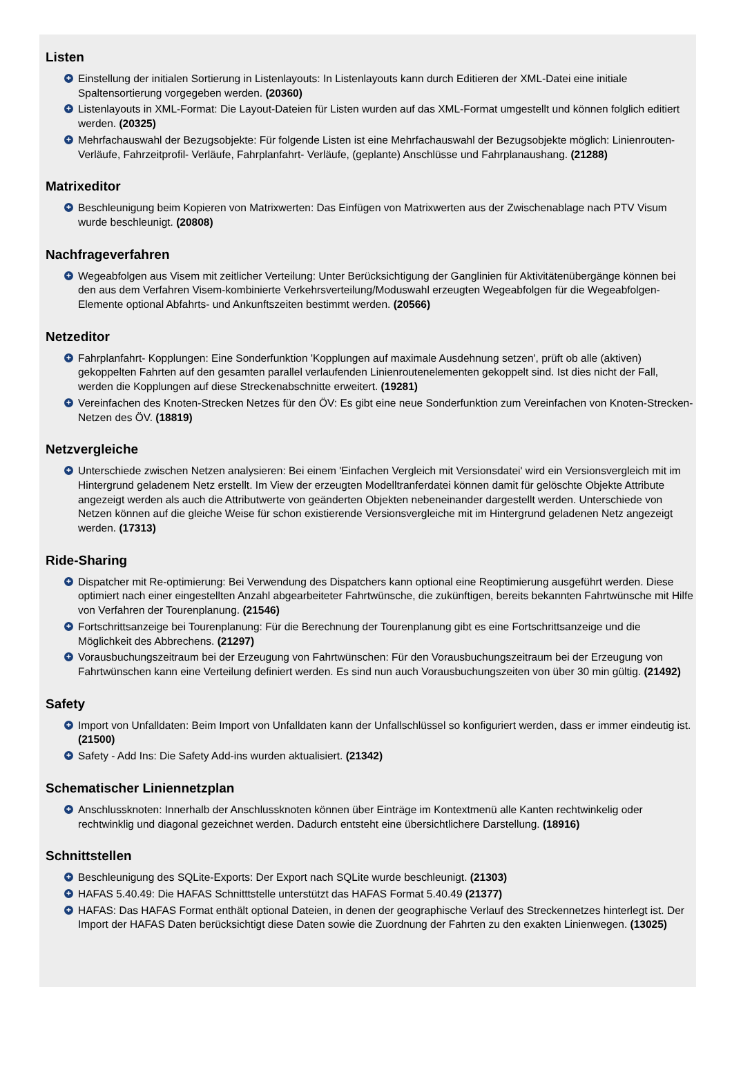Listen
+ Einstellung der initialen Sortierung in Listenlayouts: In Listenlayouts kann durch Editieren der XML-Datei eine initiale Spaltensortierung vorgegeben werden. (20360)
+ Listenlayouts in XML-Format: Die Layout-Dateien für Listen wurden auf das XML-Format umgestellt und können folglich editiert werden. (20325)
+ Mehrfachauswahl der Bezugsobjekte: Für folgende Listen ist eine Mehrfachauswahl der Bezugsobjekte möglich: Linienrouten- Verläufe, Fahrzeitprofil- Verläufe, Fahrplanfahrt- Verläufe, (geplante) Anschlüsse und Fahrplanaushang. (21288)
Matrixeditor
+ Beschleunigung beim Kopieren von Matrixwerten: Das Einfügen von Matrixwerten aus der Zwischenablage nach PTV Visum wurde beschleunigt. (20808)
Nachfrageverfahren
+ Wegeabfolgen aus Visem mit zeitlicher Verteilung: Unter Berücksichtigung der Ganglinien für Aktivitätenübergänge können bei den aus dem Verfahren Visem-kombinierte Verkehrsverteilung/Moduswahl erzeugten Wegeabfolgen für die Wegeabfolgen-Elemente optional Abfahrts- und Ankunftszeiten bestimmt werden. (20566)
Netzeditor
+ Fahrplanfahrt- Kopplungen: Eine Sonderfunktion 'Kopplungen auf maximale Ausdehnung setzen', prüft ob alle (aktiven) gekoppelten Fahrten auf den gesamten parallel verlaufenden Linienroutenelementen gekoppelt sind. Ist dies nicht der Fall, werden die Kopplungen auf diese Streckenabschnitte erweitert. (19281)
+ Vereinfachen des Knoten-Strecken Netzes für den ÖV: Es gibt eine neue Sonderfunktion zum Vereinfachen von Knoten-Strecken-Netzen des ÖV. (18819)
Netzvergleiche
+ Unterschiede zwischen Netzen analysieren: Bei einem 'Einfachen Vergleich mit Versionsdatei' wird ein Versionsvergleich mit im Hintergrund geladenem Netz erstellt. Im View der erzeugten Modelltranferdatei können damit für gelöschte Objekte Attribute angezeigt werden als auch die Attributwerte von geänderten Objekten nebeneinander dargestellt werden. Unterschiede von Netzen können auf die gleiche Weise für schon existierende Versionsvergleiche mit im Hintergrund geladenen Netz angezeigt werden. (17313)
Ride-Sharing
+ Dispatcher mit Re-optimierung: Bei Verwendung des Dispatchers kann optional eine Reoptimierung ausgeführt werden. Diese optimiert nach einer eingestellten Anzahl abgearbeiteter Fahrtwünsche, die zukünftigen, bereits bekannten Fahrtwünsche mit Hilfe von Verfahren der Tourenplanung. (21546)
+ Fortschrittsanzeige bei Tourenplanung: Für die Berechnung der Tourenplanung gibt es eine Fortschrittsanzeige und die Möglichkeit des Abbrechens. (21297)
+ Vorausbuchungszeitraum bei der Erzeugung von Fahrtwünschen: Für den Vorausbuchungszeitraum bei der Erzeugung von Fahrtwünschen kann eine Verteilung definiert werden. Es sind nun auch Vorausbuchungszeiten von über 30 min gültig. (21492)
Safety
+ Import von Unfalldaten: Beim Import von Unfalldaten kann der Unfallschlüssel so konfiguriert werden, dass er immer eindeutig ist. (21500)
+ Safety - Add Ins: Die Safety Add-ins wurden aktualisiert. (21342)
Schematischer Liniennetzplan
+ Anschlussknoten: Innerhalb der Anschlussknoten können über Einträge im Kontextmenü alle Kanten rechtwinkelig oder rechtwinklig und diagonal gezeichnet werden. Dadurch entsteht eine übersichtlichere Darstellung. (18916)
Schnittstellen
+ Beschleunigung des SQLite-Exports: Der Export nach SQLite wurde beschleunigt. (21303)
+ HAFAS 5.40.49: Die HAFAS Schnitttstelle unterstützt das HAFAS Format 5.40.49 (21377)
+ HAFAS: Das HAFAS Format enthält optional Dateien, in denen der geographische Verlauf des Streckennetzes hinterlegt ist. Der Import der HAFAS Daten berücksichtigt diese Daten sowie die Zuordnung der Fahrten zu den exakten Linienwegen. (13025)